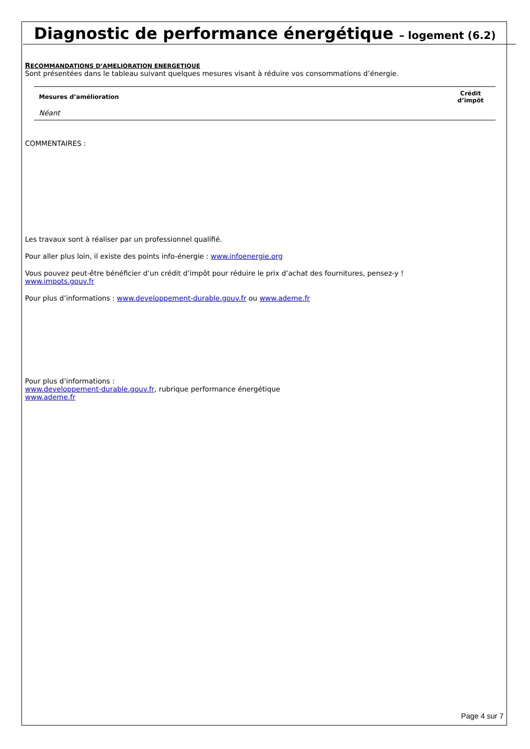Diagnostic de performance énergétique – logement (6.2)
RECOMMANDATIONS D’AMELIORATION ENERGETIQUE
Sont présentées dans le tableau suivant quelques mesures visant à réduire vos consommations d’énergie.
| Mesures d’amélioration | Crédit d’impôt |
| --- | --- |
| Néant | |
COMMENTAIRES :
Les travaux sont à réaliser par un professionnel qualifié.
Pour aller plus loin, il existe des points info-énergie : www.infoenergie.org
Vous pouvez peut-être bénéficier d’un crédit d’impôt pour réduire le prix d’achat des fournitures, pensez-y !
www.impots.gouv.fr
Pour plus d’informations : www.developpement-durable.gouv.fr ou www.ademe.fr
Pour plus d’informations :
www.developpement-durable.gouv.fr, rubrique performance énergétique
www.ademe.fr
Page 4 sur 7